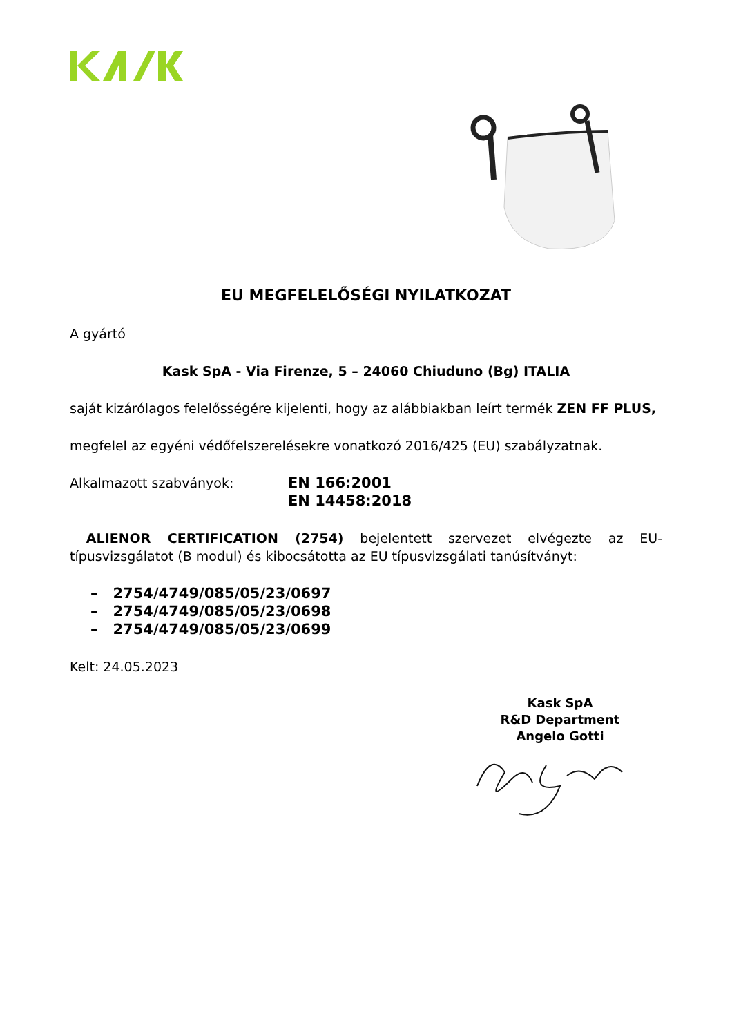EU MEGFELELŐSÉGI NYILATKOZAT
A gyártó
Kask SpA - Via Firenze, 5 – 24060 Chiuduno (Bg) ITALIA
saját kizárólagos felelősségére kijelenti, hogy az alábbiakban leírt termék ZEN FF PLUS,
megfelel az egyéni védőfelszerelésekre vonatkozó 2016/425 (EU) szabályzatnak.
Alkalmazott szabványok: EN 166:2001
EN 14458:2018
ALIENOR CERTIFICATION (2754) bejelentett szervezet elvégezte az EU-típusvizsgálatot (B modul) és kibocsátotta az EU típusvizsgálati tanúsítványt:
– 2754/4749/085/05/23/0697
– 2754/4749/085/05/23/0698
– 2754/4749/085/05/23/0699
Kelt: 24.05.2023
Kask SpA
R&D Department
Angelo Gotti